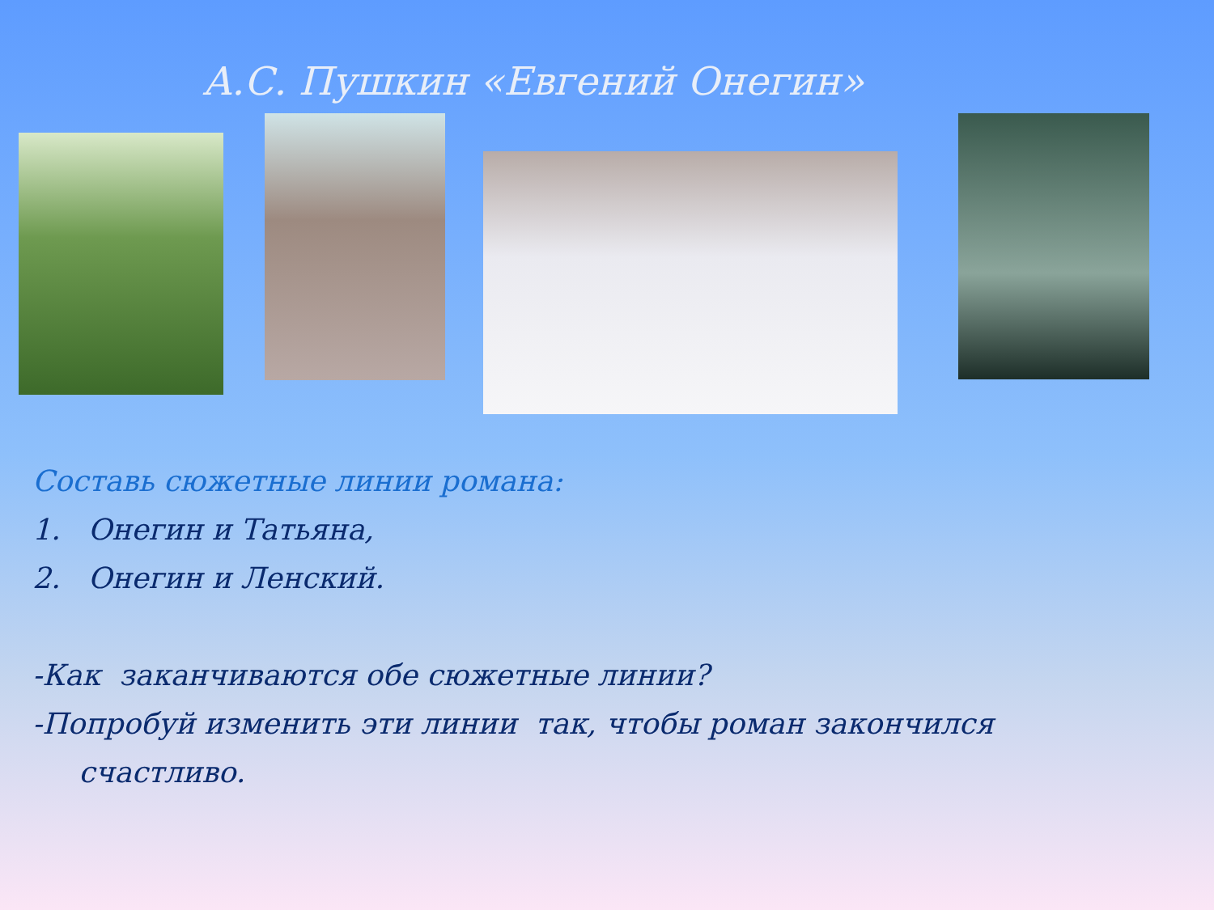А.С. Пушкин «Евгений Онегин»
Составь сюжетные линии романа:
1. Онегин и Татьяна,
2. Онегин и Ленский.
-Как заканчиваются обе сюжетные линии?
-Попробуй изменить эти линии так, чтобы роман закончился
счастливо.